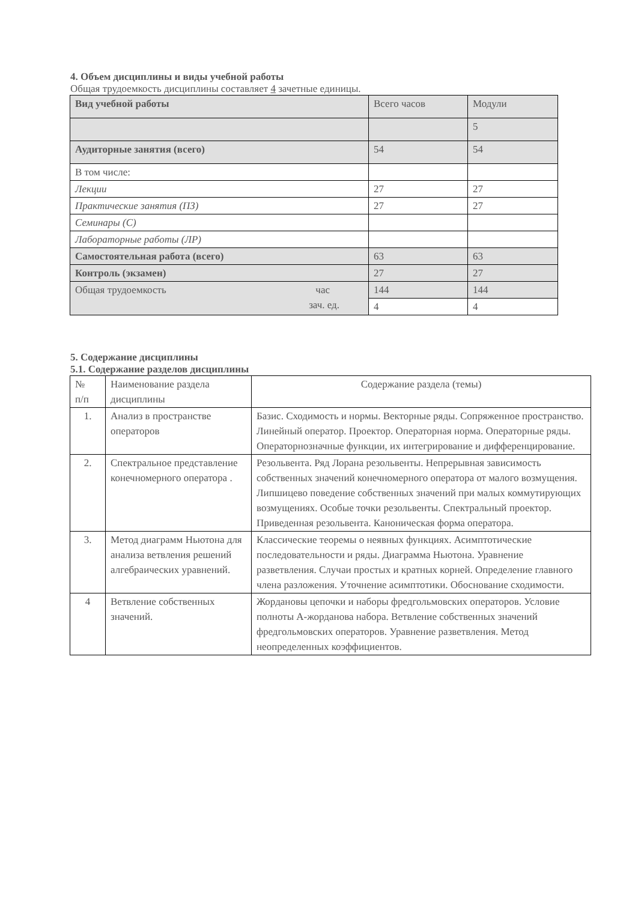4. Объем дисциплины и виды учебной работы
Общая трудоемкость дисциплины составляет 4 зачетные единицы.
| Вид учебной работы | Всего часов | Модули |
| | | 5 |
| Аудиторные занятия (всего) | 54 | 54 |
| В том числе: | | |
| Лекции | 27 | 27 |
| Практические занятия (ПЗ) | 27 | 27 |
| Семинары (С) | | |
| Лабораторные работы (ЛР) | | |
| Самостоятельная работа (всего) | 63 | 63 |
| Контроль (экзамен) | 27 | 27 |
| Общая трудоемкость час зач. ед. | 144 | 144 |
| | 4 | 4 |
5. Содержание дисциплины
5.1. Содержание разделов дисциплины
| № п/п | Наименование раздела дисциплины | Содержание раздела (темы) |
| 1. | Анализ в пространстве операторов | Базис. Сходимость и нормы. Векторные ряды. Сопряженное пространство. Линейный оператор. Проектор. Операторная норма. Операторные ряды. Операторнозначные функции, их интегрирование и дифференцирование. |
| 2. | Спектральное представление конечномерного оператора . | Резольвента. Ряд Лорана резольвенты. Непрерывная зависимость собственных значений конечномерного оператора от малого возмущения. Липшицево поведение собственных значений при малых коммутирующих возмущениях. Особые точки резольвенты. Спектральный проектор. Приведенная резольвента. Каноническая форма оператора. |
| 3. | Метод диаграмм Ньютона для анализа ветвления решений алгебраических уравнений. | Классические теоремы о неявных функциях. Асимптотические последовательности и ряды. Диаграмма Ньютона. Уравнение разветвления. Случаи простых и кратных корней. Определение главного члена разложения. Уточнение асимптотики. Обоснование сходимости. |
| 4 | Ветвление собственных значений. | Жордановы цепочки и наборы фредгольмовских операторов. Условие полноты А-жорданова набора. Ветвление собственных значений фредгольмовских операторов. Уравнение разветвления. Метод неопределенных коэффициентов. |